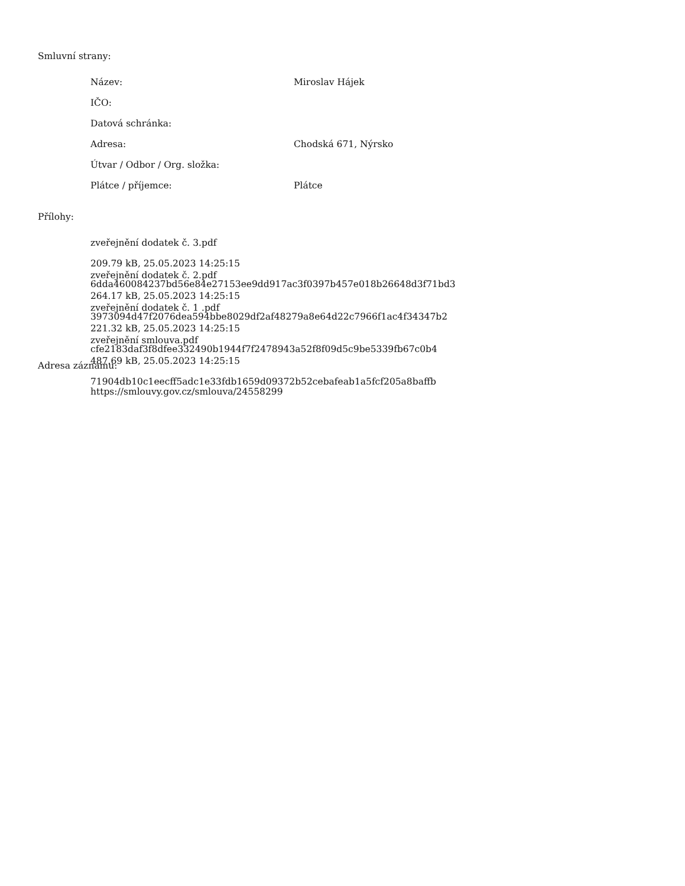Smluvní strany:
| Název: | Miroslav Hájek |
| IČO: | |
| Datová schránka: | |
| Adresa: | Chodská 671, Nýrsko |
| Útvar / Odbor / Org. složka: | |
| Plátce / příjemce: | Plátce |
Přílohy:
zveřejnění dodatek č. 3.pdf
209.79 kB, 25.05.2023 14:25:15
6dda460084237bd56e84e27153ee9dd917ac3f0397b457e018b26648d3f71bd3
zveřejnění dodatek č. 2.pdf
264.17 kB, 25.05.2023 14:25:15
3973094d47f2076dea594bbe8029df2af48279a8e64d22c7966f1ac4f34347b2
zveřejnění dodatek č. 1 .pdf
221.32 kB, 25.05.2023 14:25:15
cfe2183daf3f8dfee332490b1944f7f2478943a52f8f09d5c9be5339fb67c0b4
zveřejnění smlouva.pdf
487.69 kB, 25.05.2023 14:25:15
71904db10c1eecff5adc1e33fdb1659d09372b52cebafeab1a5fcf205a8baffb
Adresa záznamu:
https://smlouvy.gov.cz/smlouva/24558299